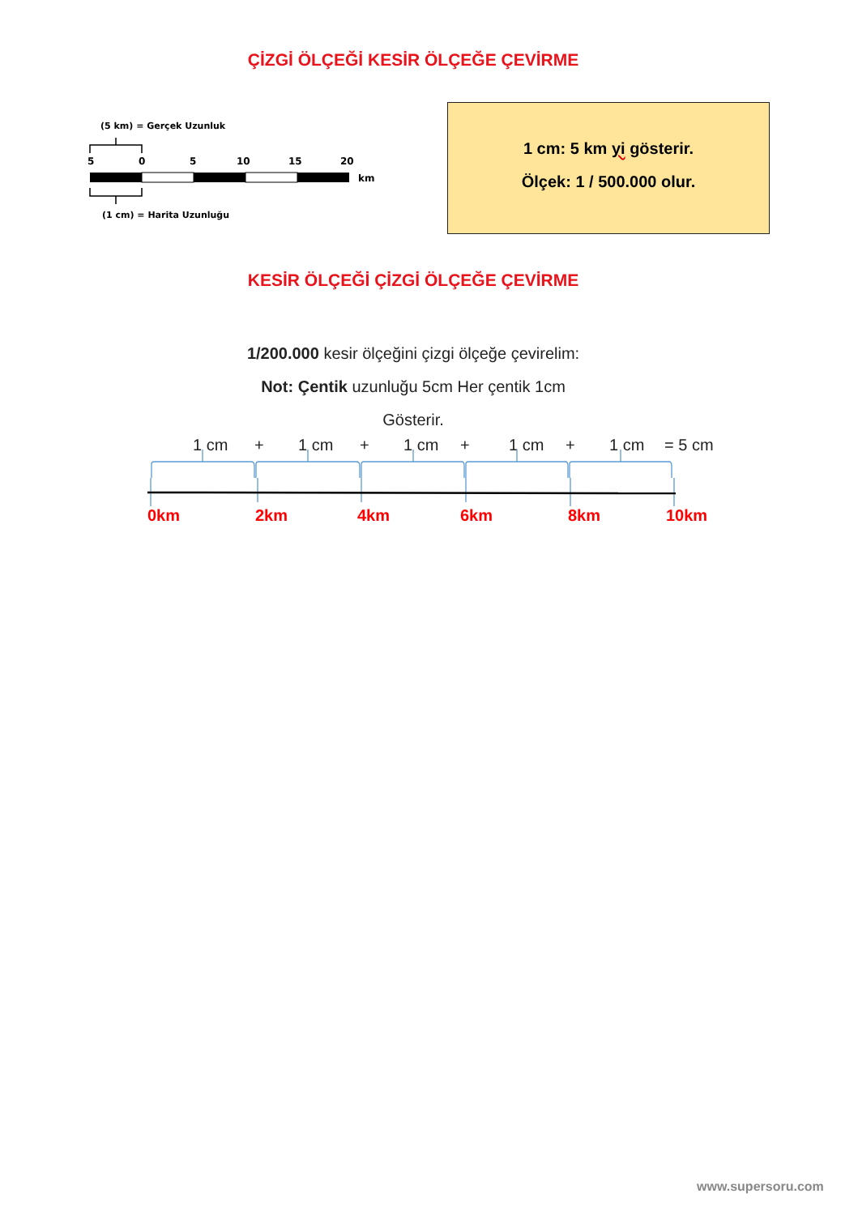ÇİZGİ ÖLÇEĞİ KESİR ÖLÇEĞE ÇEVİRME
(5 km) = Gerçek Uzunluk
5
0
5
10
15
20
km
(1 cm) = Harita Uzunluğu
1 cm: 5 km yi gösterir.
Ölçek: 1 / 500.000 olur.
KESİR ÖLÇEĞİ ÇİZGİ ÖLÇEĞE ÇEVİRME
1/200.000 kesir ölçeğini çizgi ölçeğe çevirelim:
Not: Çentik uzunluğu 5cm Her çentik 1cm
Gösterir.
1 cm
+
1 cm
+
1 cm
+
1 cm
+
1 cm
= 5 cm
0km
2km
4km
6km
8km
10km
www.supersoru.com